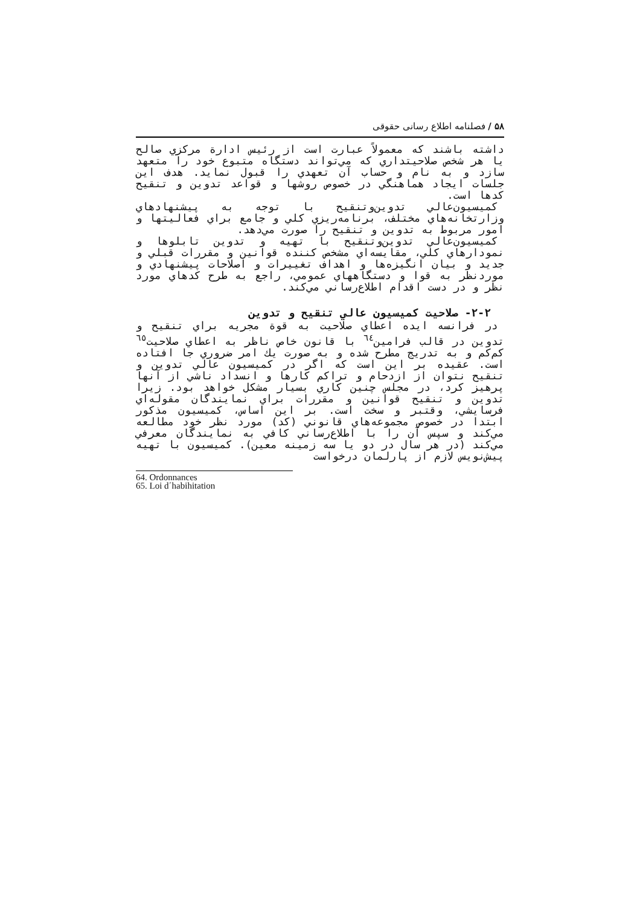۵۸ / فصلنامه اطلاع رسانی حقوقی
داشته باشند كه معمولاً عبارت است از رئيس ادارة مركزي صالح يا هر شخص صلاحيتداري كه مي‌تواند دستگاه متبوع خود را متعهد سازد و به نام و حساب آن تعهدي را قبول نمايد. هدف اين جلسات ايجاد هماهنگي در خصوص روشها و قواعد تدوين و تنقيح كدها است.
كميسيون‌عالي تدوين‌وتنقيح با توجه به پيشنهادهاي وزارتخانه‌هاي مختلف، برنامه‌ريزي كلي و جامع براي فعاليتها و امور مربوط به تدوين و تنقيح را صورت مي‌دهد.
كميسيون‌عالي تدوين‌وتنقيح با تهيه و تدوين تابلوها و نمودارهاي كلي، مقايسه‌اي مشخص كننده قوانين و مقررات قبلي و جديد و بيان انگيزه‌ها و اهداف تغييرات و اصلاحات پيشنهادي و موردنظر به قوا و دستگاههاي عمومي، راجع به طرح كدهاي مورد نظر و در دست اقدام اطلاع‌رساني مي‌كند.
۲-۲- صلاحيت كميسيون عالي تنقيح و تدوين
در فرانسه ايده اعطاي صلاحيت به قوة مجريه براي تنقيح و تدوين در قالب فرامين<sup>٦٤</sup> با قانون خاص ناظر به اعطاي صلاحيت<sup>٦٥</sup> كم‌كم و به تدريج مطرح شده و به صورت يك امر ضروري جا افتاده است. عقيده بر اين است كه اگر در كميسيون عالي تدوين و تنقيح نتوان از ازدحام و تراكم كارها و انسداد ناشي از آنها پرهيز كرد، در مجلس چنين كاري بسيار مشكل خواهد بود. زيرا تدوين و تنقيح قوانين و مقررات براي نمايندگان مقوله‌اي فرسايشي، وقتبر و سخت است. بر اين اساس، كميسيون مذكور ابتدا در خصوص مجموعه‌هاي قانوني (كد) مورد نظر خود مطالعه مي‌كند و سپس آن را با اطلاع‌رساني كافي به نمايندگان معرفي مي‌كند (در هر سال در دو يا سه زمينه معين). كميسيون با تهيه پيش‌نويس لازم از پارلمان درخواست
64. Ordonnances
65. Loi d΄habihitation